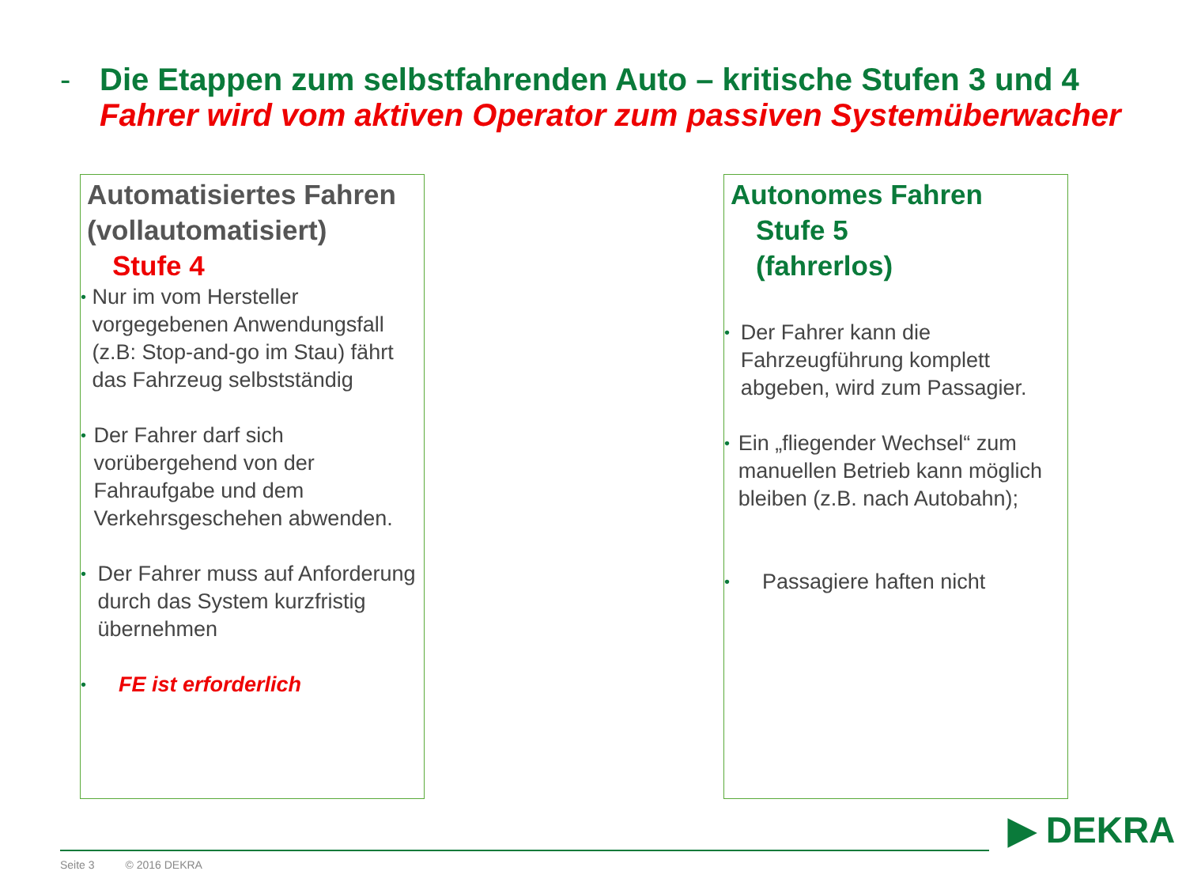- Die Etappen zum selbstfahrenden Auto – kritische Stufen 3 und 4
Fahrer wird vom aktiven Operator zum passiven Systemüberwacher
Automatisiertes Fahren
(vollautomatisiert)
Stufe 4
• Nur im vom Hersteller vorgegebenen Anwendungsfall (z.B: Stop-and-go im Stau) fährt das Fahrzeug selbstständig
• Der Fahrer darf sich vorübergehend von der Fahraufgabe und dem Verkehrsgeschehen abwenden.
• Der Fahrer muss auf Anforderung durch das System kurzfristig übernehmen
• FE ist erforderlich
Autonomes Fahren
Stufe 5
(fahrerlos)
• Der Fahrer kann die Fahrzeugführung komplett abgeben, wird zum Passagier.
• Ein „fliegender Wechsel“ zum manuellen Betrieb kann möglich bleiben (z.B. nach Autobahn);
• Passagiere haften nicht
Seite 3 © 2016 DEKRA
▶ DEKRA